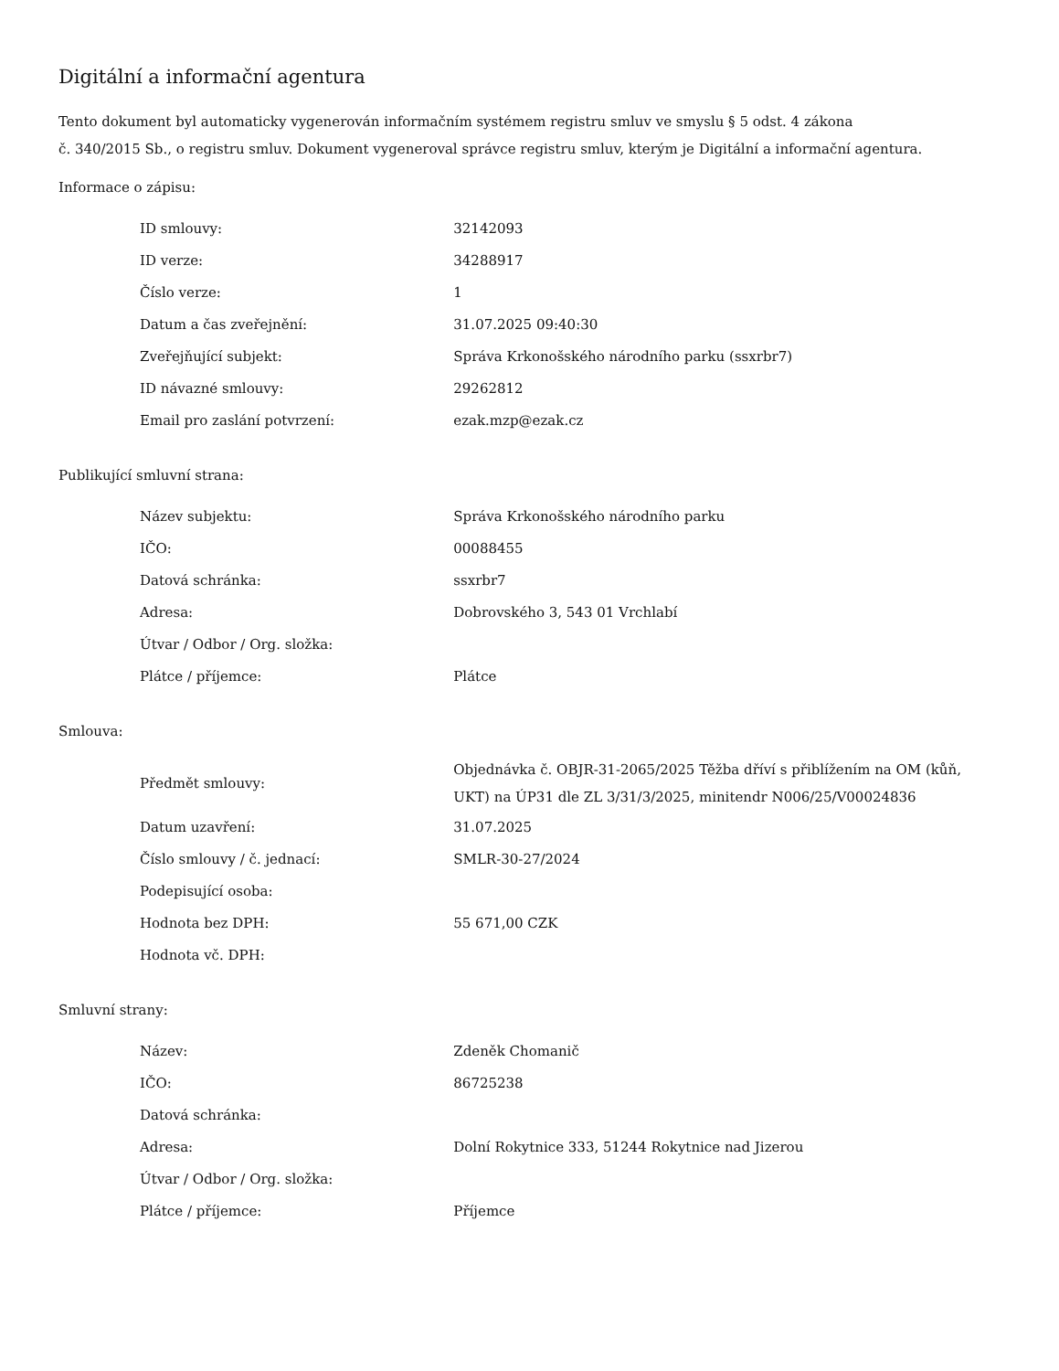Digitální a informační agentura
Tento dokument byl automaticky vygenerován informačním systémem registru smluv ve smyslu § 5 odst. 4 zákona
č. 340/2015 Sb., o registru smluv. Dokument vygeneroval správce registru smluv, kterým je Digitální a informační agentura.
Informace o zápisu:
| ID smlouvy: | 32142093 |
| ID verze: | 34288917 |
| Číslo verze: | 1 |
| Datum a čas zveřejnění: | 31.07.2025 09:40:30 |
| Zveřejňující subjekt: | Správa Krkonošského národního parku (ssxrbr7) |
| ID návazné smlouvy: | 29262812 |
| Email pro zaslání potvrzení: | ezak.mzp@ezak.cz |
Publikující smluvní strana:
| Název subjektu: | Správa Krkonošského národního parku |
| IČO: | 00088455 |
| Datová schránka: | ssxrbr7 |
| Adresa: | Dobrovského 3, 543 01 Vrchlabí |
| Útvar / Odbor / Org. složka: | |
| Plátce / příjemce: | Plátce |
Smlouva:
| Předmět smlouvy: | Objednávka č. OBJR-31-2065/2025 Těžba dříví s přiblížením na OM (kůň, UKT) na ÚP31 dle ZL 3/31/3/2025, minitendr N006/25/V00024836 |
| Datum uzavření: | 31.07.2025 |
| Číslo smlouvy / č. jednací: | SMLR-30-27/2024 |
| Podepisující osoba: | |
| Hodnota bez DPH: | 55 671,00 CZK |
| Hodnota vč. DPH: | |
Smluvní strany:
| Název: | Zdeněk Chomanič |
| IČO: | 86725238 |
| Datová schránka: | |
| Adresa: | Dolní Rokytnice 333, 51244 Rokytnice nad Jizerou |
| Útvar / Odbor / Org. složka: | |
| Plátce / příjemce: | Příjemce |